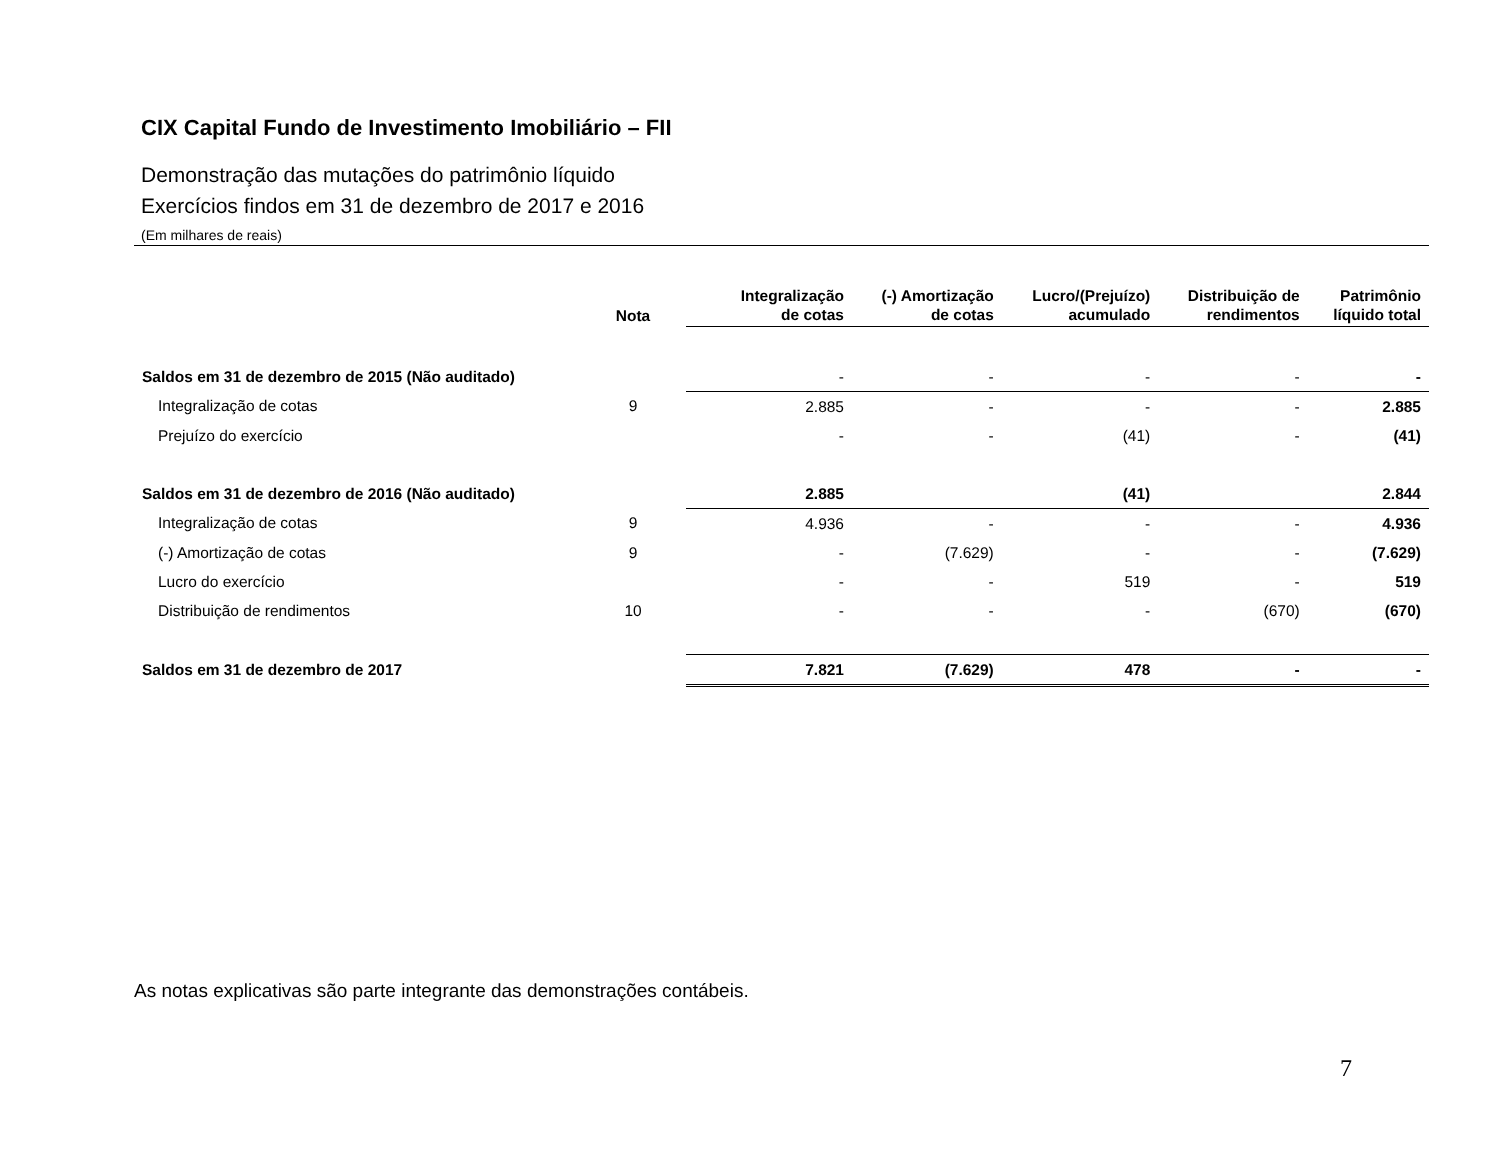CIX Capital Fundo de Investimento Imobiliário – FII
Demonstração das mutações do patrimônio líquido
Exercícios findos em 31 de dezembro de 2017 e 2016
(Em milhares de reais)
| | Nota | Integralização de cotas | (-) Amortização de cotas | Lucro/(Prejuízo) acumulado | Distribuição de rendimentos | Patrimônio líquido total |
| --- | --- | --- | --- | --- | --- | --- |
| Saldos em 31 de dezembro de 2015 (Não auditado) | | - | - | - | - | - |
| Integralização de cotas | 9 | 2.885 | - | - | - | 2.885 |
| Prejuízo do exercício | | - | - | (41) | - | (41) |
| Saldos em 31 de dezembro de 2016 (Não auditado) | | 2.885 | | (41) | | 2.844 |
| Integralização de cotas | 9 | 4.936 | - | - | - | 4.936 |
| (-) Amortização de cotas | 9 | - | (7.629) | - | - | (7.629) |
| Lucro do exercício | | - | - | 519 | - | 519 |
| Distribuição de rendimentos | 10 | - | - | - | (670) | (670) |
| Saldos em 31 de dezembro de 2017 | | 7.821 | (7.629) | 478 | - | - |
As notas explicativas são parte integrante das demonstrações contábeis.
7